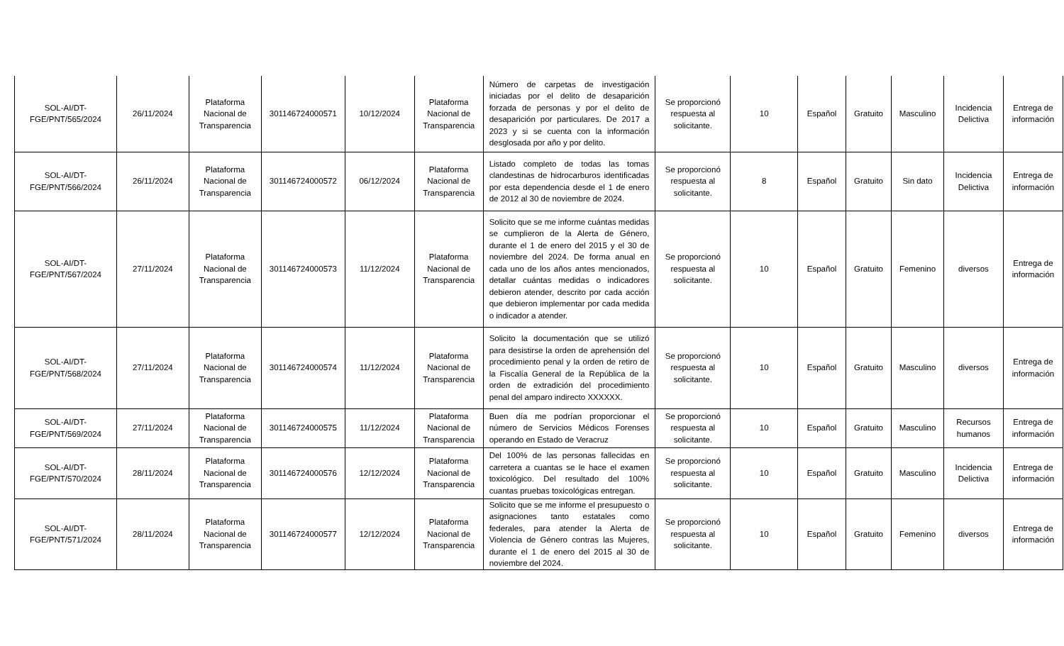| SOL-AI/DT-FGE/PNT/565/2024 | 26/11/2024 | Plataforma Nacional de Transparencia | 301146724000571 | 10/12/2024 | Plataforma Nacional de Transparencia | Número de carpetas de investigación iniciadas por el delito de desaparición forzada de personas y por el delito de desaparición por particulares. De 2017 a 2023 y si se cuenta con la información desglosada por año y por delito. | Se proporcionó respuesta al solicitante. | 10 | Español | Gratuito | Masculino | Incidencia Delictiva | Entrega de información |
| SOL-AI/DT-FGE/PNT/566/2024 | 26/11/2024 | Plataforma Nacional de Transparencia | 301146724000572 | 06/12/2024 | Plataforma Nacional de Transparencia | Listado completo de todas las tomas clandestinas de hidrocarburos identificadas por esta dependencia desde el 1 de enero de 2012 al 30 de noviembre de 2024. | Se proporcionó respuesta al solicitante. | 8 | Español | Gratuito | Sin dato | Incidencia Delictiva | Entrega de información |
| SOL-AI/DT-FGE/PNT/567/2024 | 27/11/2024 | Plataforma Nacional de Transparencia | 301146724000573 | 11/12/2024 | Plataforma Nacional de Transparencia | Solicito que se me informe cuántas medidas se cumplieron de la Alerta de Género, durante el 1 de enero del 2015 y el 30 de noviembre del 2024. De forma anual en cada uno de los años antes mencionados, detallar cuántas medidas o indicadores debieron atender, descrito por cada acción que debieron implementar por cada medida o indicador a atender. | Se proporcionó respuesta al solicitante. | 10 | Español | Gratuito | Femenino | diversos | Entrega de información |
| SOL-AI/DT-FGE/PNT/568/2024 | 27/11/2024 | Plataforma Nacional de Transparencia | 301146724000574 | 11/12/2024 | Plataforma Nacional de Transparencia | Solicito la documentación que se utilizó para desistirse la orden de aprehensión del procedimiento penal y la orden de retiro de la Fiscalía General de la República de la orden de extradición del procedimiento penal del amparo indirecto XXXXXX. | Se proporcionó respuesta al solicitante. | 10 | Español | Gratuito | Masculino | diversos | Entrega de información |
| SOL-AI/DT-FGE/PNT/569/2024 | 27/11/2024 | Plataforma Nacional de Transparencia | 301146724000575 | 11/12/2024 | Plataforma Nacional de Transparencia | Buen día me podrían proporcionar el número de Servicios Médicos Forenses operando en Estado de Veracruz | Se proporcionó respuesta al solicitante. | 10 | Español | Gratuito | Masculino | Recursos humanos | Entrega de información |
| SOL-AI/DT-FGE/PNT/570/2024 | 28/11/2024 | Plataforma Nacional de Transparencia | 301146724000576 | 12/12/2024 | Plataforma Nacional de Transparencia | Del 100% de las personas fallecidas en carretera a cuantas se le hace el examen toxicológico. Del resultado del 100% cuantas pruebas toxicológicas entregan. | Se proporcionó respuesta al solicitante. | 10 | Español | Gratuito | Masculino | Incidencia Delictiva | Entrega de información |
| SOL-AI/DT-FGE/PNT/571/2024 | 28/11/2024 | Plataforma Nacional de Transparencia | 301146724000577 | 12/12/2024 | Plataforma Nacional de Transparencia | Solicito que se me informe el presupuesto o asignaciones tanto estatales como federales, para atender la Alerta de Violencia de Género contras las Mujeres, durante el 1 de enero del 2015 al 30 de noviembre del 2024. | Se proporcionó respuesta al solicitante. | 10 | Español | Gratuito | Femenino | diversos | Entrega de información |